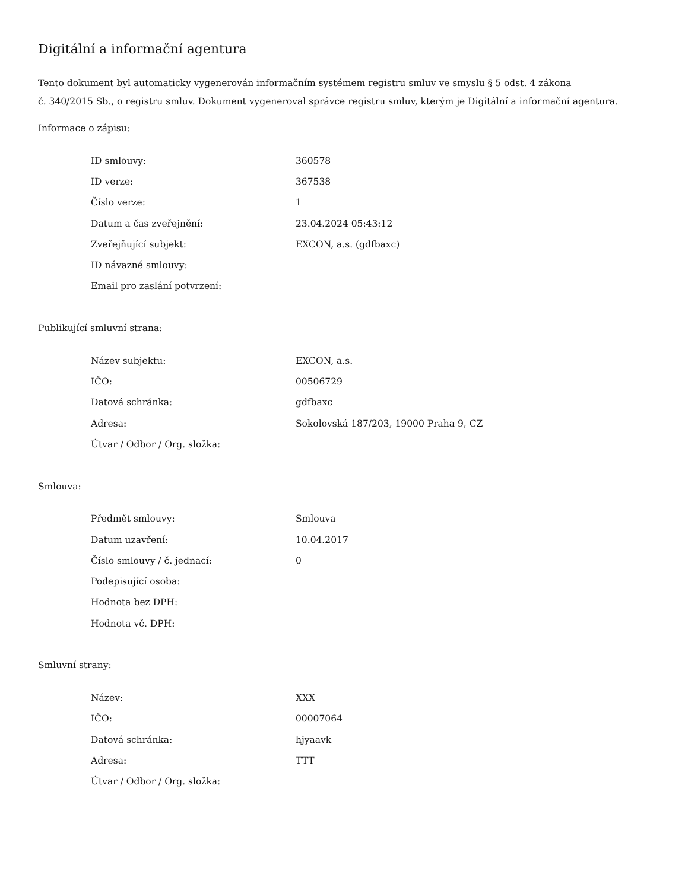Digitální a informační agentura
Tento dokument byl automaticky vygenerován informačním systémem registru smluv ve smyslu § 5 odst. 4 zákona
č. 340/2015 Sb., o registru smluv. Dokument vygeneroval správce registru smluv, kterým je Digitální a informační agentura.
Informace o zápisu:
| ID smlouvy: | 360578 |
| ID verze: | 367538 |
| Číslo verze: | 1 |
| Datum a čas zveřejnění: | 23.04.2024 05:43:12 |
| Zveřejňující subjekt: | EXCON, a.s. (gdfbaxc) |
| ID návazné smlouvy: | |
| Email pro zaslání potvrzení: | |
Publikující smluvní strana:
| Název subjektu: | EXCON, a.s. |
| IČO: | 00506729 |
| Datová schránka: | gdfbaxc |
| Adresa: | Sokolovská 187/203, 19000 Praha 9, CZ |
| Útvar / Odbor / Org. složka: | |
Smlouva:
| Předmět smlouvy: | Smlouva |
| Datum uzavření: | 10.04.2017 |
| Číslo smlouvy / č. jednací: | 0 |
| Podepisující osoba: | |
| Hodnota bez DPH: | |
| Hodnota vč. DPH: | |
Smluvní strany:
| Název: | XXX |
| IČO: | 00007064 |
| Datová schránka: | hjyaavk |
| Adresa: | TTT |
| Útvar / Odbor / Org. složka: | |